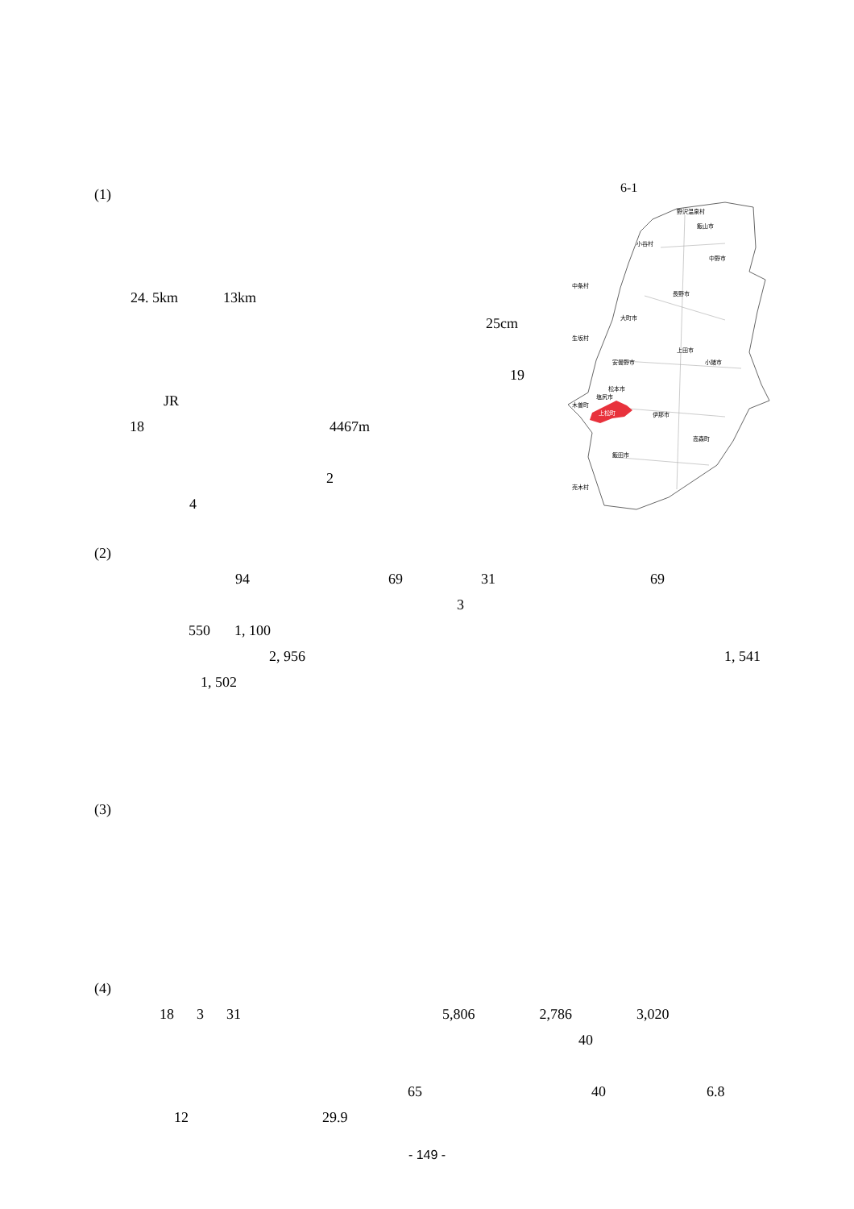6-1
野沢温泉村
飯山市
小谷村
中野市
中条村
長野市
大町市
生坂村
上田市
小諸市
安曇野市
松本市
伊那市
塩尻市
木曽町
飯田市
高森町
売木村
上松町
(1)
24. 5km 13km
25cm
19
JR
18 4467m
2
4
(2)
94 69 31 69
3
550 1, 100
2, 956 1, 541
1, 502
(3)
(4)
18 3 31 5,806 2,786 3,020
40
65 40 6.8
12 29.9
- 149 -